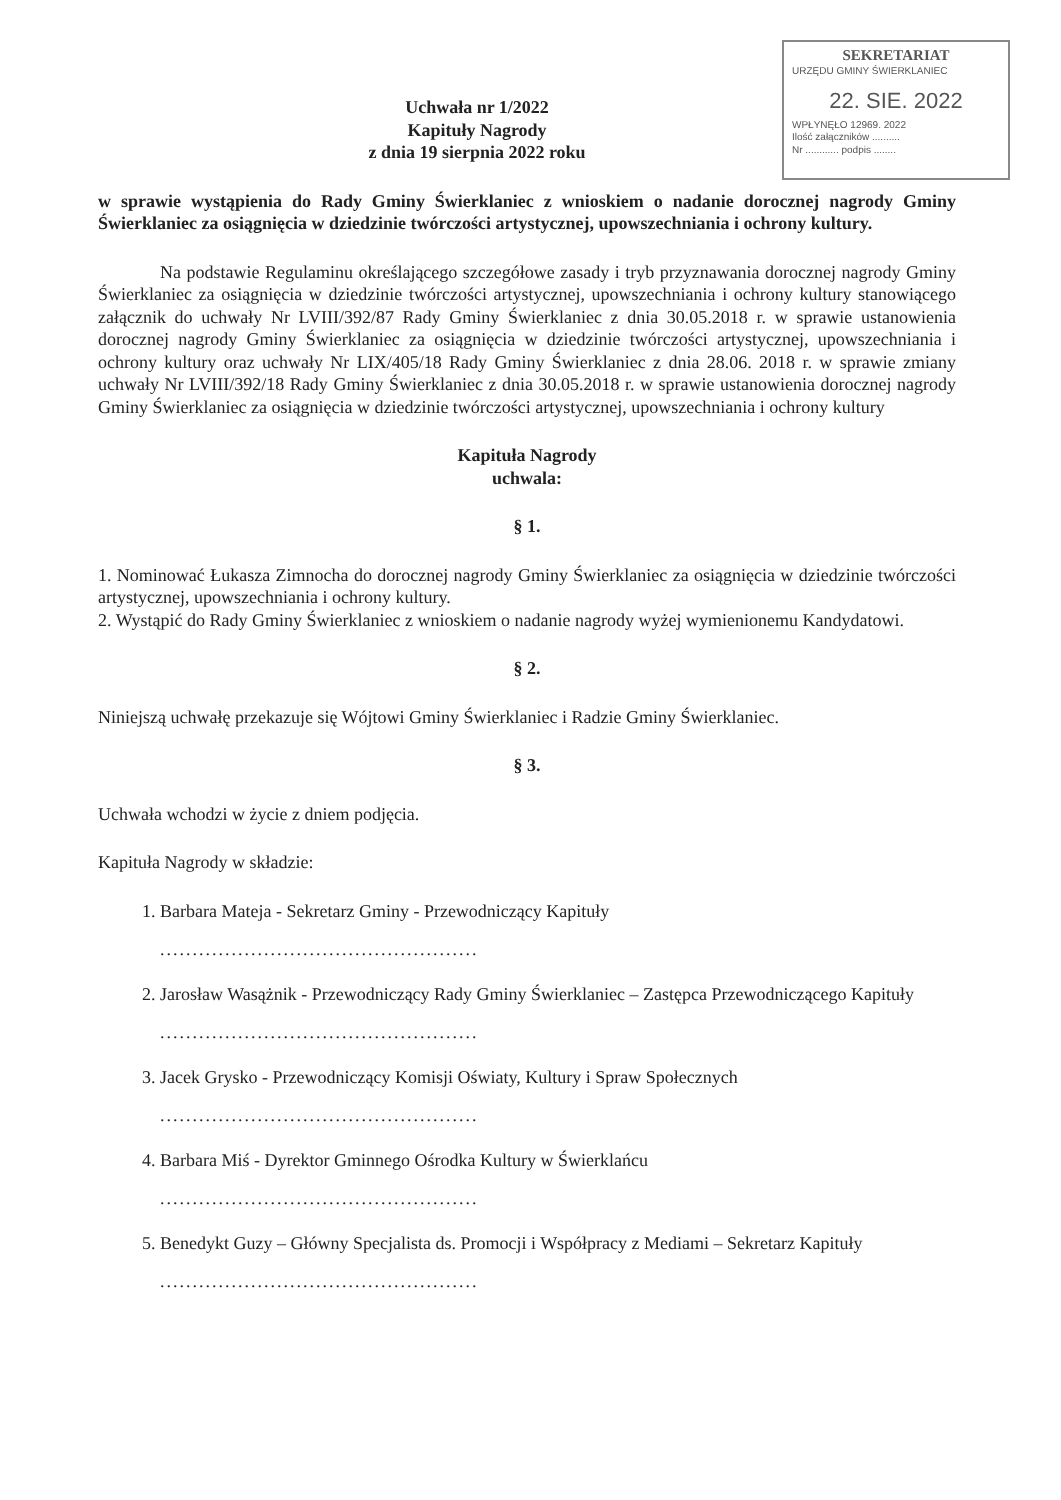SEKRETARIAT
URZĘDU GMINY ŚWIERKLANIEC
22. SIE. 2022
WPŁYNĘŁO 12969. 2022
Ilość załączników ..........
Nr ............ podpis ........
Uchwała nr 1/2022
Kapituły Nagrody
z dnia 19 sierpnia 2022 roku
w sprawie wystąpienia do Rady Gminy Świerklaniec z wnioskiem o nadanie dorocznej nagrody Gminy Świerklaniec za osiągnięcia w dziedzinie twórczości artystycznej, upowszechniania i ochrony kultury.
Na podstawie Regulaminu określającego szczegółowe zasady i tryb przyznawania dorocznej nagrody Gminy Świerklaniec za osiągnięcia w dziedzinie twórczości artystycznej, upowszechniania i ochrony kultury stanowiącego załącznik do uchwały Nr LVIII/392/87 Rady Gminy Świerklaniec z dnia 30.05.2018 r. w sprawie ustanowienia dorocznej nagrody Gminy Świerklaniec za osiągnięcia w dziedzinie twórczości artystycznej, upowszechniania i ochrony kultury oraz uchwały Nr LIX/405/18 Rady Gminy Świerklaniec z dnia 28.06. 2018 r. w sprawie zmiany uchwały Nr LVIII/392/18 Rady Gminy Świerklaniec z dnia 30.05.2018 r. w sprawie ustanowienia dorocznej nagrody Gminy Świerklaniec za osiągnięcia w dziedzinie twórczości artystycznej, upowszechniania i ochrony kultury
Kapituła Nagrody
uchwala:
§ 1.
1. Nominować Łukasza Zimnocha do dorocznej nagrody Gminy Świerklaniec za osiągnięcia w dziedzinie twórczości artystycznej, upowszechniania i ochrony kultury.
2. Wystąpić do Rady Gminy Świerklaniec z wnioskiem o nadanie nagrody wyżej wymienionemu Kandydatowi.
§ 2.
Niniejszą uchwałę przekazuje się Wójtowi Gminy Świerklaniec i Radzie Gminy Świerklaniec.
§ 3.
Uchwała wchodzi w życie z dniem podjęcia.
Kapituła Nagrody w składzie:
1. Barbara Mateja - Sekretarz Gminy - Przewodniczący Kapituły
.................................................
2. Jarosław Wasążnik - Przewodniczący Rady Gminy Świerklaniec – Zastępca Przewodniczącego Kapituły
.................................................
3. Jacek Grysko - Przewodniczący Komisji Oświaty, Kultury i Spraw Społecznych
.................................................
4. Barbara Miś - Dyrektor Gminnego Ośrodka Kultury w Świerklańcu
.................................................
5. Benedykt Guzy – Główny Specjalista ds. Promocji i Współpracy z Mediami – Sekretarz Kapituły
.................................................